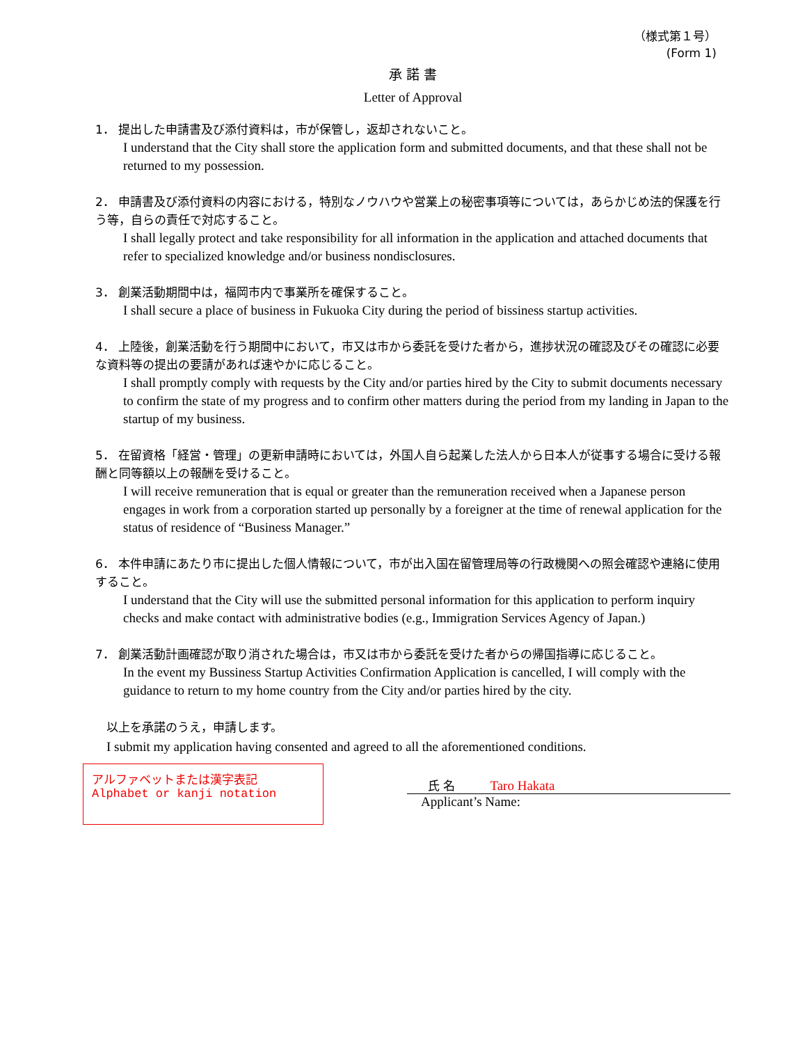（様式第１号）
(Form 1)
承 諾 書
Letter of Approval
1． 提出した申請書及び添付資料は，市が保管し，返却されないこと。
I understand that the City shall store the application form and submitted documents, and that these shall not be returned to my possession.
2． 申請書及び添付資料の内容における，特別なノウハウや営業上の秘密事項等については，あらかじめ法的保護を行う等，自らの責任で対応すること。
I shall legally protect and take responsibility for all information in the application and attached documents that refer to specialized knowledge and/or business nondisclosures.
3． 創業活動期間中は，福岡市内で事業所を確保すること。
I shall secure a place of business in Fukuoka City during the period of bissiness startup activities.
4． 上陸後，創業活動を行う期間中において，市又は市から委託を受けた者から，進捗状況の確認及びその確認に必要な資料等の提出の要請があれば速やかに応じること。
I shall promptly comply with requests by the City and/or parties hired by the City to submit documents necessary to confirm the state of my progress and to confirm other matters during the period from my landing in Japan to the startup of my business.
5． 在留資格「経営・管理」の更新申請時においては，外国人自ら起業した法人から日本人が従事する場合に受ける報酬と同等額以上の報酬を受けること。
I will receive remuneration that is equal or greater than the remuneration received when a Japanese person engages in work from a corporation started up personally by a foreigner at the time of renewal application for the status of residence of “Business Manager.”
6． 本件申請にあたり市に提出した個人情報について，市が出入国在留管理局等の行政機関への照会確認や連絡に使用すること。
I understand that the City will use the submitted personal information for this application to perform inquiry checks and make contact with administrative bodies (e.g., Immigration Services Agency of Japan.)
7． 創業活動計画確認が取り消された場合は，市又は市から委託を受けた者からの帰国指導に応じること。
In the event my Bussiness Startup Activities Confirmation Application is cancelled, I will comply with the guidance to return to my home country from the City and/or parties hired by the city.
以上を承諾のうえ，申請します。
I submit my application having consented and agreed to all the aforementioned conditions.
アルファベットまたは漢字表記
Alphabet or kanji notation
氏 名 Taro Hakata
Applicant’s Name: